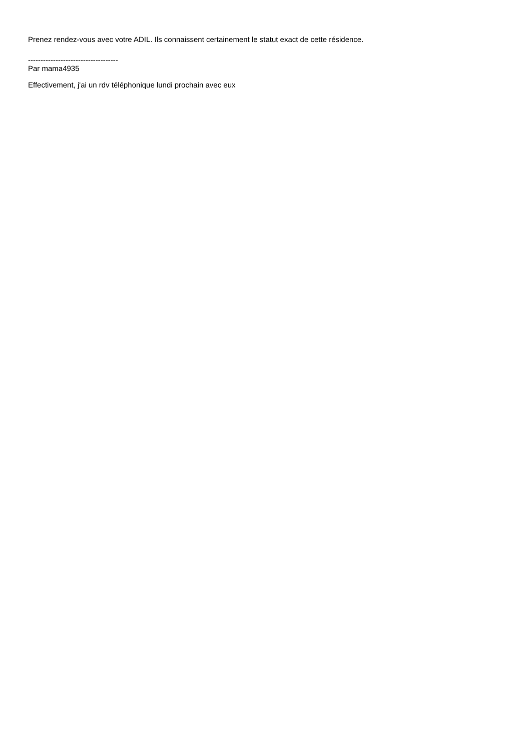Prenez rendez-vous avec votre ADIL. Ils connaissent certainement le statut exact de cette résidence.
------------------------------------
Par mama4935
Effectivement, j'ai un rdv téléphonique lundi prochain avec eux